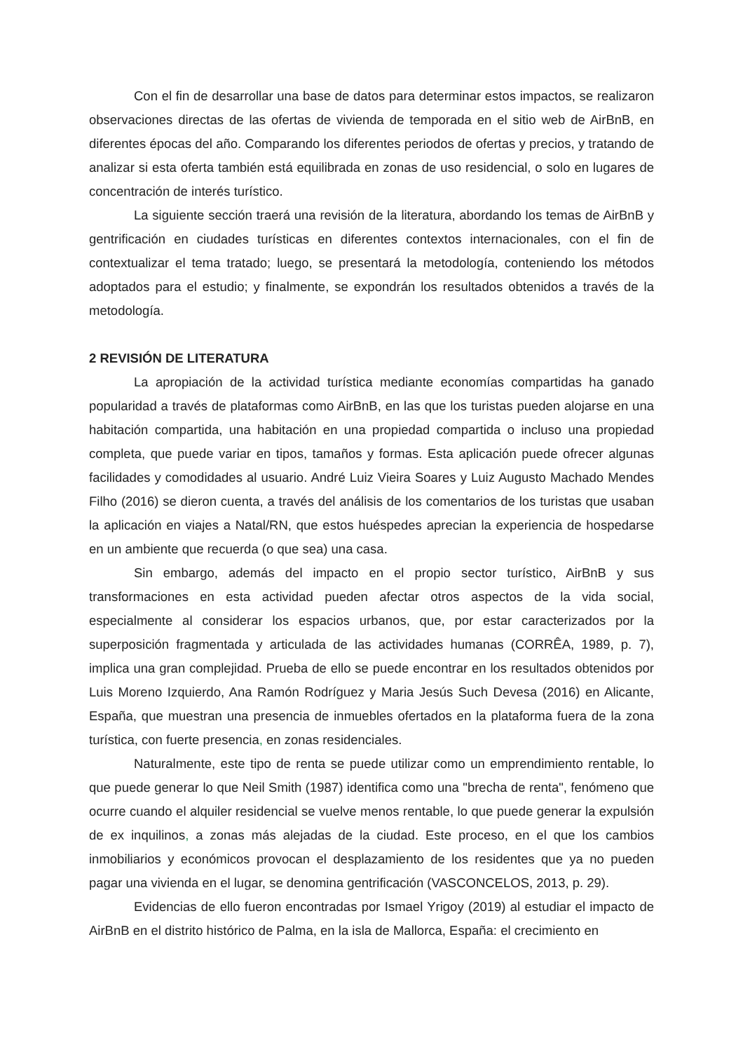Con el fin de desarrollar una base de datos para determinar estos impactos, se realizaron observaciones directas de las ofertas de vivienda de temporada en el sitio web de AirBnB, en diferentes épocas del año. Comparando los diferentes periodos de ofertas y precios, y tratando de analizar si esta oferta también está equilibrada en zonas de uso residencial, o solo en lugares de concentración de interés turístico.
La siguiente sección traerá una revisión de la literatura, abordando los temas de AirBnB y gentrificación en ciudades turísticas en diferentes contextos internacionales, con el fin de contextualizar el tema tratado; luego, se presentará la metodología, conteniendo los métodos adoptados para el estudio; y finalmente, se expondrán los resultados obtenidos a través de la metodología.
2 REVISIÓN DE LITERATURA
La apropiación de la actividad turística mediante economías compartidas ha ganado popularidad a través de plataformas como AirBnB, en las que los turistas pueden alojarse en una habitación compartida, una habitación en una propiedad compartida o incluso una propiedad completa, que puede variar en tipos, tamaños y formas. Esta aplicación puede ofrecer algunas facilidades y comodidades al usuario. André Luiz Vieira Soares y Luiz Augusto Machado Mendes Filho (2016) se dieron cuenta, a través del análisis de los comentarios de los turistas que usaban la aplicación en viajes a Natal/RN, que estos huéspedes aprecian la experiencia de hospedarse en un ambiente que recuerda (o que sea) una casa.
Sin embargo, además del impacto en el propio sector turístico, AirBnB y sus transformaciones en esta actividad pueden afectar otros aspectos de la vida social, especialmente al considerar los espacios urbanos, que, por estar caracterizados por la superposición fragmentada y articulada de las actividades humanas (CORRÊA, 1989, p. 7), implica una gran complejidad. Prueba de ello se puede encontrar en los resultados obtenidos por Luis Moreno Izquierdo, Ana Ramón Rodríguez y Maria Jesús Such Devesa (2016) en Alicante, España, que muestran una presencia de inmuebles ofertados en la plataforma fuera de la zona turística, con fuerte presencia, en zonas residenciales.
Naturalmente, este tipo de renta se puede utilizar como un emprendimiento rentable, lo que puede generar lo que Neil Smith (1987) identifica como una "brecha de renta", fenómeno que ocurre cuando el alquiler residencial se vuelve menos rentable, lo que puede generar la expulsión de ex inquilinos, a zonas más alejadas de la ciudad. Este proceso, en el que los cambios inmobiliarios y económicos provocan el desplazamiento de los residentes que ya no pueden pagar una vivienda en el lugar, se denomina gentrificación (VASCONCELOS, 2013, p. 29).
Evidencias de ello fueron encontradas por Ismael Yrigoy (2019) al estudiar el impacto de AirBnB en el distrito histórico de Palma, en la isla de Mallorca, España: el crecimiento en